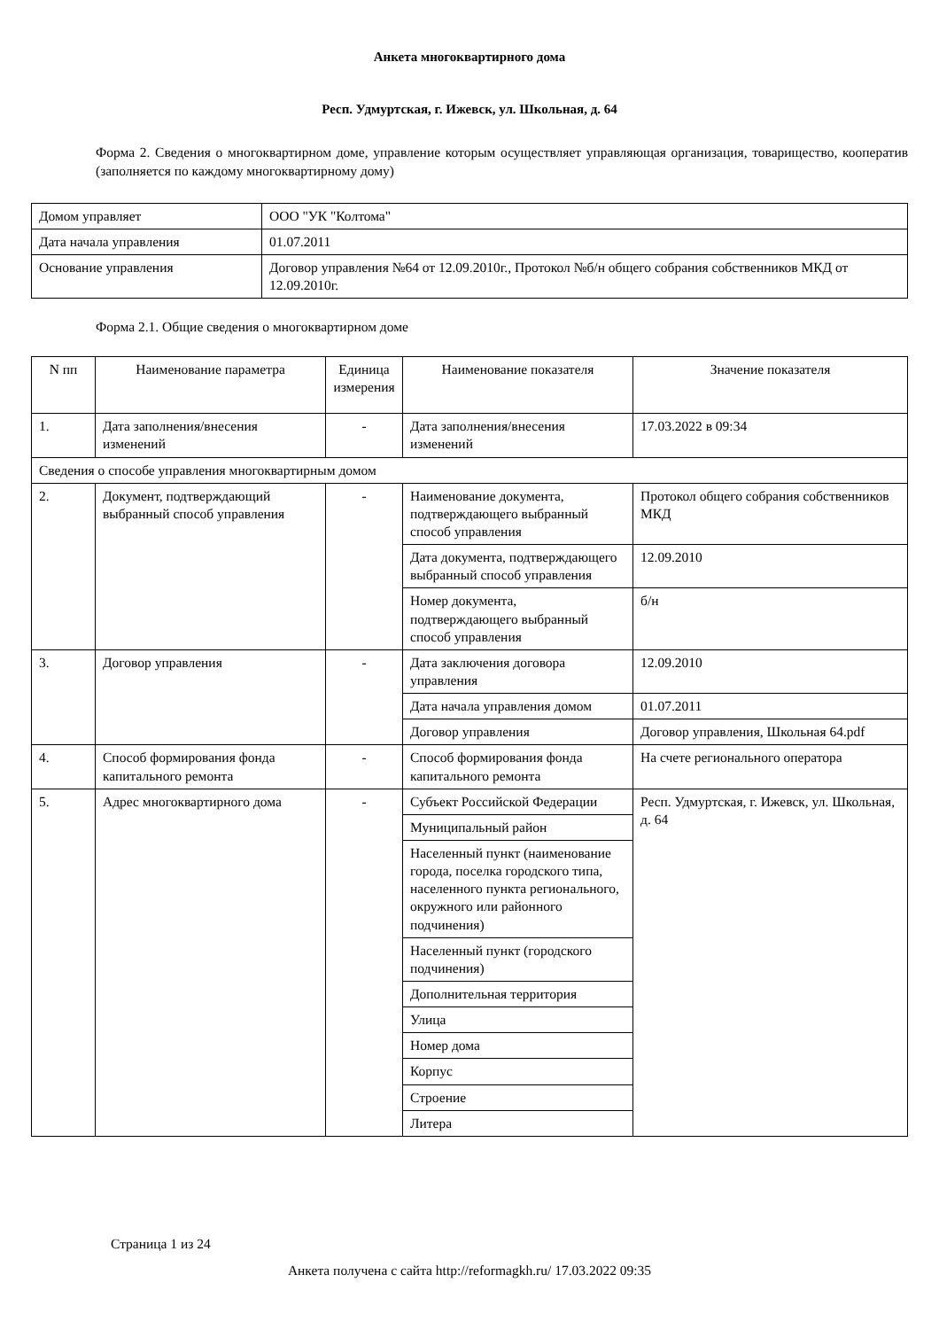Анкета многоквартирного дома
Респ. Удмуртская, г. Ижевск, ул. Школьная, д. 64
Форма 2. Сведения о многоквартирном доме, управление которым осуществляет управляющая организация, товарищество, кооператив (заполняется по каждому многоквартирному дому)
| Домом управляет | ООО "УК "Колтома" |
| Дата начала управления | 01.07.2011 |
| Основание управления | Договор управления №64 от 12.09.2010г., Протокол №б/н общего собрания собственников МКД от 12.09.2010г. |
Форма 2.1. Общие сведения о многоквартирном доме
| N пп | Наименование параметра | Единица измерения | Наименование показателя | Значение показателя |
| --- | --- | --- | --- | --- |
| 1. | Дата заполнения/внесения изменений | - | Дата заполнения/внесения изменений | 17.03.2022 в 09:34 |
| Сведения о способе управления многоквартирным домом | | | | |
| 2. | Документ, подтверждающий выбранный способ управления | - | Наименование документа, подтверждающего выбранный способ управления | Протокол общего собрания собственников МКД |
| | | | Дата документа, подтверждающего выбранный способ управления | 12.09.2010 |
| | | | Номер документа, подтверждающего выбранный способ управления | б/н |
| 3. | Договор управления | - | Дата заключения договора управления | 12.09.2010 |
| | | | Дата начала управления домом | 01.07.2011 |
| | | | Договор управления | Договор управления, Школьная 64.pdf |
| 4. | Способ формирования фонда капитального ремонта | - | Способ формирования фонда капитального ремонта | На счете регионального оператора |
| 5. | Адрес многоквартирного дома | - | Субъект Российской Федерации | Респ. Удмуртская, г. Ижевск, ул. Школьная, д. 64 |
| | | | Муниципальный район | |
| | | | Населенный пункт (наименование города, поселка городского типа, населенного пункта регионального, окружного или районного подчинения) | |
| | | | Населенный пункт (городского подчинения) | |
| | | | Дополнительная территория | |
| | | | Улица | |
| | | | Номер дома | |
| | | | Корпус | |
| | | | Строение | |
| | | | Литера | |
Страница 1 из 24
Анкета получена с сайта http://reformagkh.ru/ 17.03.2022 09:35